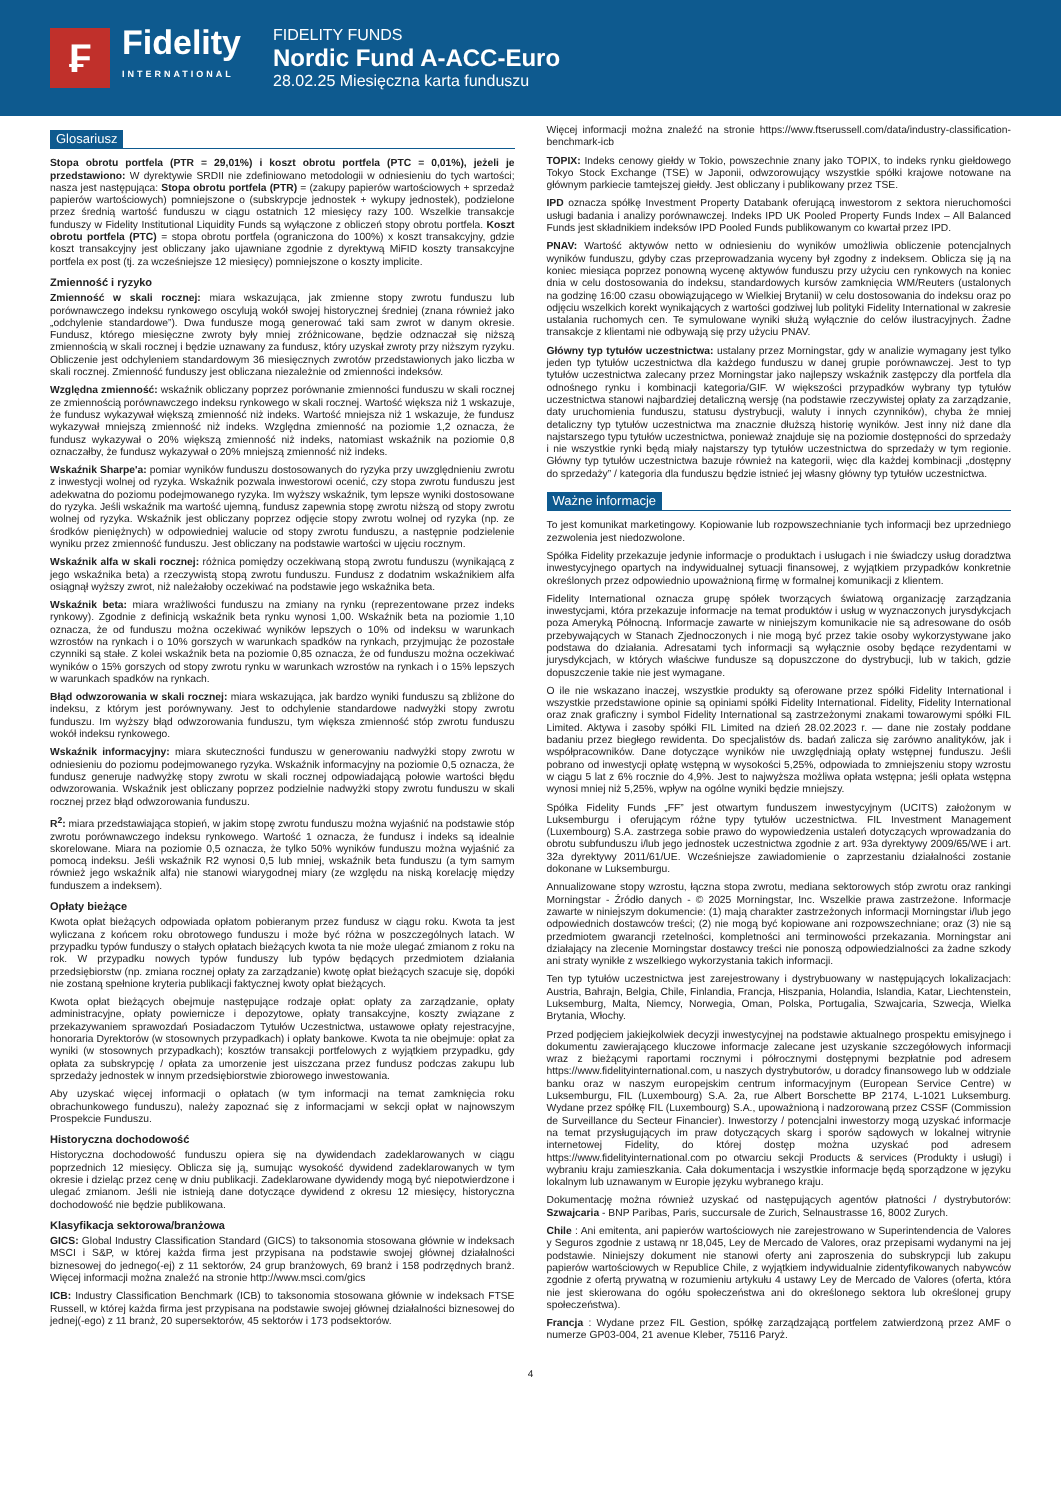₣
Fidelity
INTERNATIONAL
FIDELITY FUNDS
Nordic Fund A-ACC-Euro
28.02.25 Miesięczna karta funduszu
Glosariusz
Stopa obrotu portfela (PTR = 29,01%) i koszt obrotu portfela (PTC = 0,01%), jeżeli je przedstawiono: W dyrektywie SRDII nie zdefiniowano metodologii w odniesieniu do tych wartości; nasza jest następująca: Stopa obrotu portfela (PTR) = (zakupy papierów wartościowych + sprzedaż papierów wartościowych) pomniejszone o (subskrypcje jednostek + wykupy jednostek), podzielone przez średnią wartość funduszu w ciągu ostatnich 12 miesięcy razy 100. Wszelkie transakcje funduszy w Fidelity Institutional Liquidity Funds są wyłączone z obliczeń stopy obrotu portfela. Koszt obrotu portfela (PTC) = stopa obrotu portfela (ograniczona do 100%) x koszt transakcyjny, gdzie koszt transakcyjny jest obliczany jako ujawniane zgodnie z dyrektywą MiFID koszty transakcyjne portfela ex post (tj. za wcześniejsze 12 miesięcy) pomniejszone o koszty implicite.
Zmienność i ryzyko
Zmienność w skali rocznej: miara wskazująca, jak zmienne stopy zwrotu funduszu lub porównawczego indeksu rynkowego oscylują wokół swojej historycznej średniej (znana również jako „odchylenie standardowe”). Dwa fundusze mogą generować taki sam zwrot w danym okresie. Fundusz, którego miesięczne zwroty były mniej zróżnicowane, będzie odznaczał się niższą zmiennością w skali rocznej i będzie uznawany za fundusz, który uzyskał zwroty przy niższym ryzyku. Obliczenie jest odchyleniem standardowym 36 miesięcznych zwrotów przedstawionych jako liczba w skali rocznej. Zmienność funduszy jest obliczana niezależnie od zmienności indeksów.
Względna zmienność: wskaźnik obliczany poprzez porównanie zmienności funduszu w skali rocznej ze zmiennością porównawczego indeksu rynkowego w skali rocznej. Wartość większa niż 1 wskazuje, że fundusz wykazywał większą zmienność niż indeks. Wartość mniejsza niż 1 wskazuje, że fundusz wykazywał mniejszą zmienność niż indeks. Względna zmienność na poziomie 1,2 oznacza, że fundusz wykazywał o 20% większą zmienność niż indeks, natomiast wskaźnik na poziomie 0,8 oznaczałby, że fundusz wykazywał o 20% mniejszą zmienność niż indeks.
Wskaźnik Sharpe'a: pomiar wyników funduszu dostosowanych do ryzyka przy uwzględnieniu zwrotu z inwestycji wolnej od ryzyka. Wskaźnik pozwala inwestorowi ocenić, czy stopa zwrotu funduszu jest adekwatna do poziomu podejmowanego ryzyka. Im wyższy wskaźnik, tym lepsze wyniki dostosowane do ryzyka. Jeśli wskaźnik ma wartość ujemną, fundusz zapewnia stopę zwrotu niższą od stopy zwrotu wolnej od ryzyka. Wskaźnik jest obliczany poprzez odjęcie stopy zwrotu wolnej od ryzyka (np. ze środków pieniężnych) w odpowiedniej walucie od stopy zwrotu funduszu, a następnie podzielenie wyniku przez zmienność funduszu. Jest obliczany na podstawie wartości w ujęciu rocznym.
Wskaźnik alfa w skali rocznej: różnica pomiędzy oczekiwaną stopą zwrotu funduszu (wynikającą z jego wskaźnika beta) a rzeczywistą stopą zwrotu funduszu. Fundusz z dodatnim wskaźnikiem alfa osiągnął wyższy zwrot, niż należałoby oczekiwać na podstawie jego wskaźnika beta.
Wskaźnik beta: miara wrażliwości funduszu na zmiany na rynku (reprezentowane przez indeks rynkowy). Zgodnie z definicją wskaźnik beta rynku wynosi 1,00. Wskaźnik beta na poziomie 1,10 oznacza, że od funduszu można oczekiwać wyników lepszych o 10% od indeksu w warunkach wzrostów na rynkach i o 10% gorszych w warunkach spadków na rynkach, przyjmując że pozostałe czynniki są stałe. Z kolei wskaźnik beta na poziomie 0,85 oznacza, że od funduszu można oczekiwać wyników o 15% gorszych od stopy zwrotu rynku w warunkach wzrostów na rynkach i o 15% lepszych w warunkach spadków na rynkach.
Błąd odwzorowania w skali rocznej: miara wskazująca, jak bardzo wyniki funduszu są zbliżone do indeksu, z którym jest porównywany. Jest to odchylenie standardowe nadwyżki stopy zwrotu funduszu. Im wyższy błąd odwzorowania funduszu, tym większa zmienność stóp zwrotu funduszu wokół indeksu rynkowego.
Wskaźnik informacyjny: miara skuteczności funduszu w generowaniu nadwyżki stopy zwrotu w odniesieniu do poziomu podejmowanego ryzyka. Wskaźnik informacyjny na poziomie 0,5 oznacza, że fundusz generuje nadwyżkę stopy zwrotu w skali rocznej odpowiadającą połowie wartości błędu odwzorowania. Wskaźnik jest obliczany poprzez podzielnie nadwyżki stopy zwrotu funduszu w skali rocznej przez błąd odwzorowania funduszu.
R<sup>2</sup>: miara przedstawiająca stopień, w jakim stopę zwrotu funduszu można wyjaśnić na podstawie stóp zwrotu porównawczego indeksu rynkowego. Wartość 1 oznacza, że fundusz i indeks są idealnie skorelowane. Miara na poziomie 0,5 oznacza, że tylko 50% wyników funduszu można wyjaśnić za pomocą indeksu. Jeśli wskaźnik R2 wynosi 0,5 lub mniej, wskaźnik beta funduszu (a tym samym również jego wskaźnik alfa) nie stanowi wiarygodnej miary (ze względu na niską korelację między funduszem a indeksem).
Opłaty bieżące
Kwota opłat bieżących odpowiada opłatom pobieranym przez fundusz w ciągu roku. Kwota ta jest wyliczana z końcem roku obrotowego funduszu i może być różna w poszczególnych latach. W przypadku typów funduszy o stałych opłatach bieżących kwota ta nie może ulegać zmianom z roku na rok. W przypadku nowych typów funduszy lub typów będących przedmiotem działania przedsiębiorstw (np. zmiana rocznej opłaty za zarządzanie) kwotę opłat bieżących szacuje się, dopóki nie zostaną spełnione kryteria publikacji faktycznej kwoty opłat bieżących.
Kwota opłat bieżących obejmuje następujące rodzaje opłat: opłaty za zarządzanie, opłaty administracyjne, opłaty powiernicze i depozytowe, opłaty transakcyjne, koszty związane z przekazywaniem sprawozdań Posiadaczom Tytułów Uczestnictwa, ustawowe opłaty rejestracyjne, honoraria Dyrektorów (w stosownych przypadkach) i opłaty bankowe. Kwota ta nie obejmuje: opłat za wyniki (w stosownych przypadkach); kosztów transakcji portfelowych z wyjątkiem przypadku, gdy opłata za subskrypcję / opłata za umorzenie jest uiszczana przez fundusz podczas zakupu lub sprzedaży jednostek w innym przedsiębiorstwie zbiorowego inwestowania.
Aby uzyskać więcej informacji o opłatach (w tym informacji na temat zamknięcia roku obrachunkowego funduszu), należy zapoznać się z informacjami w sekcji opłat w najnowszym Prospekcie Funduszu.
Historyczna dochodowość
Historyczna dochodowość funduszu opiera się na dywidendach zadeklarowanych w ciągu poprzednich 12 miesięcy. Oblicza się ją, sumując wysokość dywidend zadeklarowanych w tym okresie i dzieląc przez cenę w dniu publikacji. Zadeklarowane dywidendy mogą być niepotwierdzone i ulegać zmianom. Jeśli nie istnieją dane dotyczące dywidend z okresu 12 miesięcy, historyczna dochodowość nie będzie publikowana.
Klasyfikacja sektorowa/branżowa
GICS: Global Industry Classification Standard (GICS) to taksonomia stosowana głównie w indeksach MSCI i S&P, w której każda firma jest przypisana na podstawie swojej głównej działalności biznesowej do jednego(-ej) z 11 sektorów, 24 grup branżowych, 69 branż i 158 podrzędnych branż. Więcej informacji można znaleźć na stronie http://www.msci.com/gics
ICB: Industry Classification Benchmark (ICB) to taksonomia stosowana głównie w indeksach FTSE Russell, w której każda firma jest przypisana na podstawie swojej głównej działalności biznesowej do jednej(-ego) z 11 branż, 20 supersektorów, 45 sektorów i 173 podsektorów.
Więcej informacji można znaleźć na stronie https://www.ftserussell.com/data/industry-classification-benchmark-icb
TOPIX: Indeks cenowy giełdy w Tokio, powszechnie znany jako TOPIX, to indeks rynku giełdowego Tokyo Stock Exchange (TSE) w Japonii, odwzorowujący wszystkie spółki krajowe notowane na głównym parkiecie tamtejszej giełdy. Jest obliczany i publikowany przez TSE.
IPD oznacza spółkę Investment Property Databank oferującą inwestorom z sektora nieruchomości usługi badania i analizy porównawczej. Indeks IPD UK Pooled Property Funds Index – All Balanced Funds jest składnikiem indeksów IPD Pooled Funds publikowanym co kwartał przez IPD.
PNAV: Wartość aktywów netto w odniesieniu do wyników umożliwia obliczenie potencjalnych wyników funduszu, gdyby czas przeprowadzania wyceny był zgodny z indeksem. Oblicza się ją na koniec miesiąca poprzez ponowną wycenę aktywów funduszu przy użyciu cen rynkowych na koniec dnia w celu dostosowania do indeksu, standardowych kursów zamknięcia WM/Reuters (ustalonych na godzinę 16:00 czasu obowiązującego w Wielkiej Brytanii) w celu dostosowania do indeksu oraz po odjęciu wszelkich korekt wynikających z wartości godziwej lub polityki Fidelity International w zakresie ustalania ruchomych cen. Te symulowane wyniki służą wyłącznie do celów ilustracyjnych. Żadne transakcje z klientami nie odbywają się przy użyciu PNAV.
Główny typ tytułów uczestnictwa: ustalany przez Morningstar, gdy w analizie wymagany jest tylko jeden typ tytułów uczestnictwa dla każdego funduszu w danej grupie porównawczej. Jest to typ tytułów uczestnictwa zalecany przez Morningstar jako najlepszy wskaźnik zastępczy dla portfela dla odnośnego rynku i kombinacji kategoria/GIF. W większości przypadków wybrany typ tytułów uczestnictwa stanowi najbardziej detaliczną wersję (na podstawie rzeczywistej opłaty za zarządzanie, daty uruchomienia funduszu, statusu dystrybucji, waluty i innych czynników), chyba że mniej detaliczny typ tytułów uczestnictwa ma znacznie dłuższą historię wyników. Jest inny niż dane dla najstarszego typu tytułów uczestnictwa, ponieważ znajduje się na poziomie dostępności do sprzedaży i nie wszystkie rynki będą miały najstarszy typ tytułów uczestnictwa do sprzedaży w tym regionie. Główny typ tytułów uczestnictwa bazuje również na kategorii, więc dla każdej kombinacji „dostępny do sprzedaży” / kategoria dla funduszu będzie istnieć jej własny główny typ tytułów uczestnictwa.
Ważne informacje
To jest komunikat marketingowy. Kopiowanie lub rozpowszechnianie tych informacji bez uprzedniego zezwolenia jest niedozwolone.
Spółka Fidelity przekazuje jedynie informacje o produktach i usługach i nie świadczy usług doradztwa inwestycyjnego opartych na indywidualnej sytuacji finansowej, z wyjątkiem przypadków konkretnie określonych przez odpowiednio upoważnioną firmę w formalnej komunikacji z klientem.
Fidelity International oznacza grupę spółek tworzących światową organizację zarządzania inwestycjami, która przekazuje informacje na temat produktów i usług w wyznaczonych jurysdykcjach poza Ameryką Północną. Informacje zawarte w niniejszym komunikacie nie są adresowane do osób przebywających w Stanach Zjednoczonych i nie mogą być przez takie osoby wykorzystywane jako podstawa do działania. Adresatami tych informacji są wyłącznie osoby będące rezydentami w jurysdykcjach, w których właściwe fundusze są dopuszczone do dystrybucji, lub w takich, gdzie dopuszczenie takie nie jest wymagane.
O ile nie wskazano inaczej, wszystkie produkty są oferowane przez spółki Fidelity International i wszystkie przedstawione opinie są opiniami spółki Fidelity International. Fidelity, Fidelity International oraz znak graficzny i symbol Fidelity International są zastrzeżonymi znakami towarowymi spółki FIL Limited. Aktywa i zasoby spółki FIL Limited na dzień 28.02.2023 r. — dane nie zostały poddane badaniu przez biegłego rewidenta. Do specjalistów ds. badań zalicza się zarówno analityków, jak i współpracowników. Dane dotyczące wyników nie uwzględniają opłaty wstępnej funduszu. Jeśli pobrano od inwestycji opłatę wstępną w wysokości 5,25%, odpowiada to zmniejszeniu stopy wzrostu w ciągu 5 lat z 6% rocznie do 4,9%. Jest to najwyższa możliwa opłata wstępna; jeśli opłata wstępna wynosi mniej niż 5,25%, wpływ na ogólne wyniki będzie mniejszy.
Spółka Fidelity Funds „FF” jest otwartym funduszem inwestycyjnym (UCITS) założonym w Luksemburgu i oferującym różne typy tytułów uczestnictwa. FIL Investment Management (Luxembourg) S.A. zastrzega sobie prawo do wypowiedzenia ustaleń dotyczących wprowadzania do obrotu subfunduszu i/lub jego jednostek uczestnictwa zgodnie z art. 93a dyrektywy 2009/65/WE i art. 32a dyrektywy 2011/61/UE. Wcześniejsze zawiadomienie o zaprzestaniu działalności zostanie dokonane w Luksemburgu.
Annualizowane stopy wzrostu, łączna stopa zwrotu, mediana sektorowych stóp zwrotu oraz rankingi Morningstar - Źródło danych - © 2025 Morningstar, Inc. Wszelkie prawa zastrzeżone. Informacje zawarte w niniejszym dokumencie: (1) mają charakter zastrzeżonych informacji Morningstar i/lub jego odpowiednich dostawców treści; (2) nie mogą być kopiowane ani rozpowszechniane; oraz (3) nie są przedmiotem gwarancji rzetelności, kompletności ani terminowości przekazania. Morningstar ani działający na zlecenie Morningstar dostawcy treści nie ponoszą odpowiedzialności za żadne szkody ani straty wynikłe z wszelkiego wykorzystania takich informacji.
Ten typ tytułów uczestnictwa jest zarejestrowany i dystrybuowany w następujących lokalizacjach: Austria, Bahrajn, Belgia, Chile, Finlandia, Francja, Hiszpania, Holandia, Islandia, Katar, Liechtenstein, Luksemburg, Malta, Niemcy, Norwegia, Oman, Polska, Portugalia, Szwajcaria, Szwecja, Wielka Brytania, Włochy.
Przed podjęciem jakiejkolwiek decyzji inwestycyjnej na podstawie aktualnego prospektu emisyjnego i dokumentu zawierającego kluczowe informacje zalecane jest uzyskanie szczegółowych informacji wraz z bieżącymi raportami rocznymi i półrocznymi dostępnymi bezpłatnie pod adresem https://www.fidelityinternational.com, u naszych dystrybutorów, u doradcy finansowego lub w oddziale banku oraz w naszym europejskim centrum informacyjnym (European Service Centre) w Luksemburgu, FIL (Luxembourg) S.A. 2a, rue Albert Borschette BP 2174, L-1021 Luksemburg. Wydane przez spółkę FIL (Luxembourg) S.A., upoważnioną i nadzorowaną przez CSSF (Commission de Surveillance du Secteur Financier). Inwestorzy / potencjalni inwestorzy mogą uzyskać informacje na temat przysługujących im praw dotyczących skarg i sporów sądowych w lokalnej witrynie internetowej Fidelity, do której dostęp można uzyskać pod adresem https://www.fidelityinternational.com po otwarciu sekcji Products & services (Produkty i usługi) i wybraniu kraju zamieszkania. Cała dokumentacja i wszystkie informacje będą sporządzone w języku lokalnym lub uznawanym w Europie języku wybranego kraju.
Dokumentację można również uzyskać od następujących agentów płatności / dystrybutorów: Szwajcaria - BNP Paribas, Paris, succursale de Zurich, Selnaustrasse 16, 8002 Zurych.
Chile : Ani emitenta, ani papierów wartościowych nie zarejestrowano w Superintendencia de Valores y Seguros zgodnie z ustawą nr 18,045, Ley de Mercado de Valores, oraz przepisami wydanymi na jej podstawie. Niniejszy dokument nie stanowi oferty ani zaproszenia do subskrypcji lub zakupu papierów wartościowych w Republice Chile, z wyjątkiem indywidualnie zidentyfikowanych nabywców zgodnie z ofertą prywatną w rozumieniu artykułu 4 ustawy Ley de Mercado de Valores (oferta, która nie jest skierowana do ogółu społeczeństwa ani do określonego sektora lub określonej grupy społeczeństwa).
Francja : Wydane przez FIL Gestion, spółkę zarządzającą portfelem zatwierdzoną przez AMF o numerze GP03-004, 21 avenue Kleber, 75116 Paryż.
4